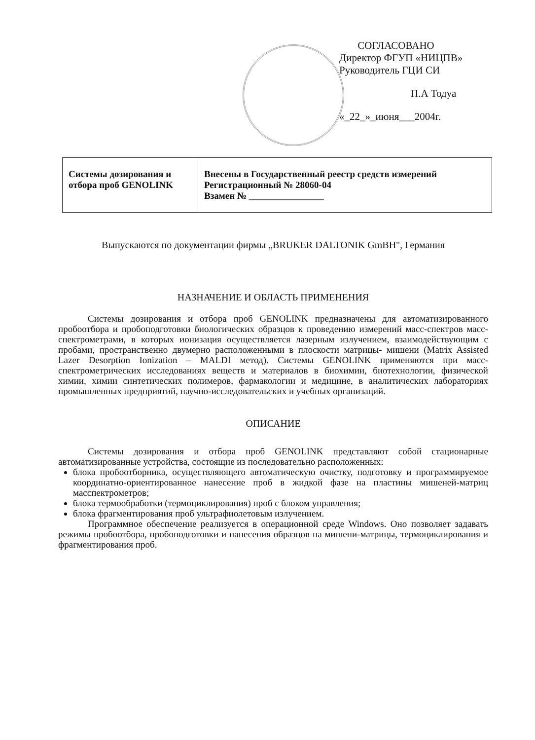СОГЛАСОВАНО
Директор ФГУП «НИЦПВ»
Руководитель ГЦИ СИ
П.А Тодуа
«_22_»_июня___2004г.
| Системы дозирования и отбора проб GENOLINK | Внесены в Государственный реестр средств измерений Регистрационный № 28060-04 Взамен № ________________ |
Выпускаются по документации фирмы „BRUKER DALTONIK GmBH", Германия
НАЗНАЧЕНИЕ И ОБЛАСТЬ ПРИМЕНЕНИЯ
Системы дозирования и отбора проб GENOLINK предназначены для автоматизированного пробоотбора и пробоподготовки биологических образцов к проведению измерений масс-спектров масс-спектрометрами, в которых ионизация осуществляется лазерным излучением, взаимодействующим с пробами, пространственно двумерно расположенными в плоскости матрицы- мишени (Matrix Assisted Lazer Desorption Ionization – MALDI метод). Системы GENOLINK применяются при масс-спектрометрических исследованиях веществ и материалов в биохимии, биотехнологии, физической химии, химии синтетических полимеров, фармакологии и медицине, в аналитических лабораториях промышленных предприятий, научно-исследовательских и учебных организаций.
ОПИСАНИЕ
Системы дозирования и отбора проб GENOLINK представляют собой стационарные автоматизированные устройства, состоящие из последовательно расположенных:
блока пробоотборника, осуществляющего автоматическую очистку, подготовку и программируемое координатно-ориентированное нанесение проб в жидкой фазе на пластины мишеней-матриц масспектрометров;
блока термообработки (термоциклирования) проб с блоком управления;
блока фрагментирования проб ультрафиолетовым излучением.
Программное обеспечение реализуется в операционной среде Windows. Оно позволяет задавать режимы пробоотбора, пробоподготовки и нанесения образцов на мишени-матрицы, термоциклирования и фрагментирования проб.